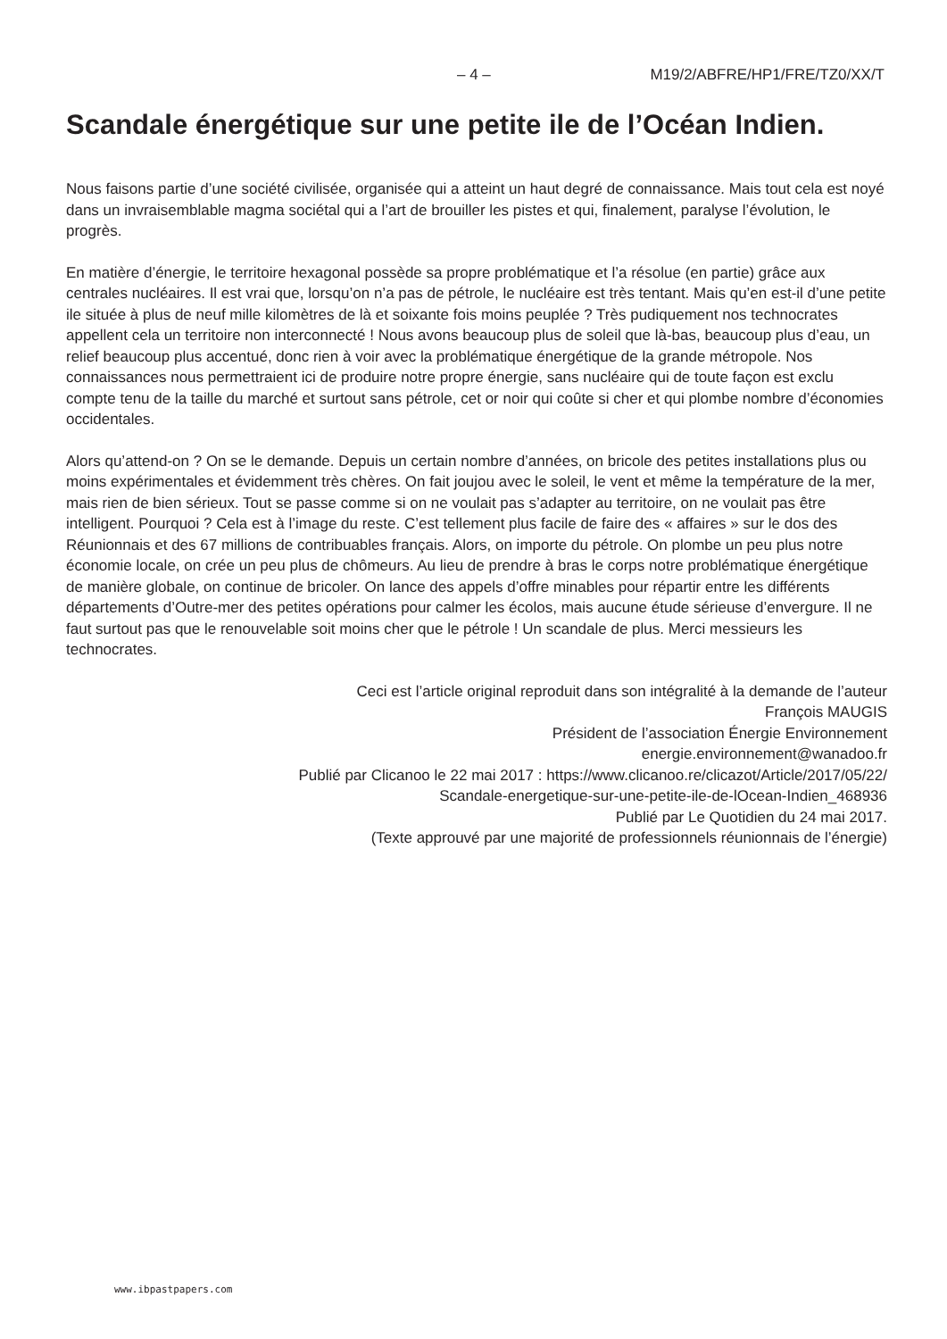– 4 – M19/2/ABFRE/HP1/FRE/TZ0/XX/T
Scandale énergétique sur une petite ile de l’Océan Indien.
Nous faisons partie d’une société civilisée, organisée qui a atteint un haut degré de connaissance. Mais tout cela est noyé dans un invraisemblable magma sociétal qui a l’art de brouiller les pistes et qui, finalement, paralyse l’évolution, le progrès.
En matière d’énergie, le territoire hexagonal possède sa propre problématique et l’a résolue (en partie) grâce aux centrales nucléaires. Il est vrai que, lorsqu’on n’a pas de pétrole, le nucléaire est très tentant. Mais qu’en est-il d’une petite ile située à plus de neuf mille kilomètres de là et soixante fois moins peuplée ? Très pudiquement nos technocrates appellent cela un territoire non interconnecté ! Nous avons beaucoup plus de soleil que là-bas, beaucoup plus d’eau, un relief beaucoup plus accentué, donc rien à voir avec la problématique énergétique de la grande métropole. Nos connaissances nous permettraient ici de produire notre propre énergie, sans nucléaire qui de toute façon est exclu compte tenu de la taille du marché et surtout sans pétrole, cet or noir qui coûte si cher et qui plombe nombre d’économies occidentales.
Alors qu’attend-on ? On se le demande. Depuis un certain nombre d’années, on bricole des petites installations plus ou moins expérimentales et évidemment très chères. On fait joujou avec le soleil, le vent et même la température de la mer, mais rien de bien sérieux. Tout se passe comme si on ne voulait pas s’adapter au territoire, on ne voulait pas être intelligent. Pourquoi ? Cela est à l’image du reste. C’est tellement plus facile de faire des « affaires » sur le dos des Réunionnais et des 67 millions de contribuables français. Alors, on importe du pétrole. On plombe un peu plus notre économie locale, on crée un peu plus de chômeurs. Au lieu de prendre à bras le corps notre problématique énergétique de manière globale, on continue de bricoler. On lance des appels d’offre minables pour répartir entre les différents départements d’Outre-mer des petites opérations pour calmer les écolos, mais aucune étude sérieuse d’envergure. Il ne faut surtout pas que le renouvelable soit moins cher que le pétrole ! Un scandale de plus. Merci messieurs les technocrates.
Ceci est l’article original reproduit dans son intégralité à la demande de l’auteur
François MAUGIS
Président de l’association Énergie Environnement
energie.environnement@wanadoo.fr
Publié par Clicanoo le 22 mai 2017 : https://www.clicanoo.re/clicazot/Article/2017/05/22/
Scandale-energetique-sur-une-petite-ile-de-lOcean-Indien_468936
Publié par Le Quotidien du 24 mai 2017.
(Texte approuvé par une majorité de professionnels réunionnais de l’énergie)
www.ibpastpapers.com